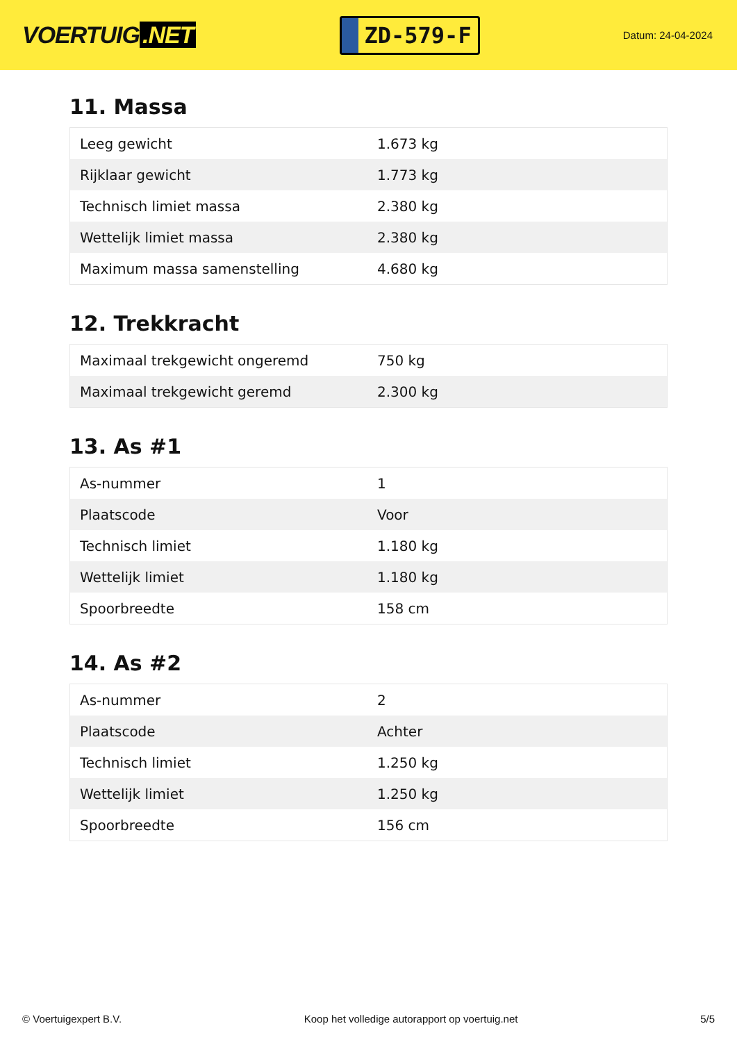VOERTUIG.NET
ZD-579-F
Datum: 24-04-2024
11. Massa
| Leeg gewicht | 1.673 kg |
| Rijklaar gewicht | 1.773 kg |
| Technisch limiet massa | 2.380 kg |
| Wettelijk limiet massa | 2.380 kg |
| Maximum massa samenstelling | 4.680 kg |
12. Trekkracht
| Maximaal trekgewicht ongeremd | 750 kg |
| Maximaal trekgewicht geremd | 2.300 kg |
13. As #1
| As-nummer | 1 |
| Plaatscode | Voor |
| Technisch limiet | 1.180 kg |
| Wettelijk limiet | 1.180 kg |
| Spoorbreedte | 158 cm |
14. As #2
| As-nummer | 2 |
| Plaatscode | Achter |
| Technisch limiet | 1.250 kg |
| Wettelijk limiet | 1.250 kg |
| Spoorbreedte | 156 cm |
© Voertuigexpert B.V. Koop het volledige autorapport op voertuig.net 5/5